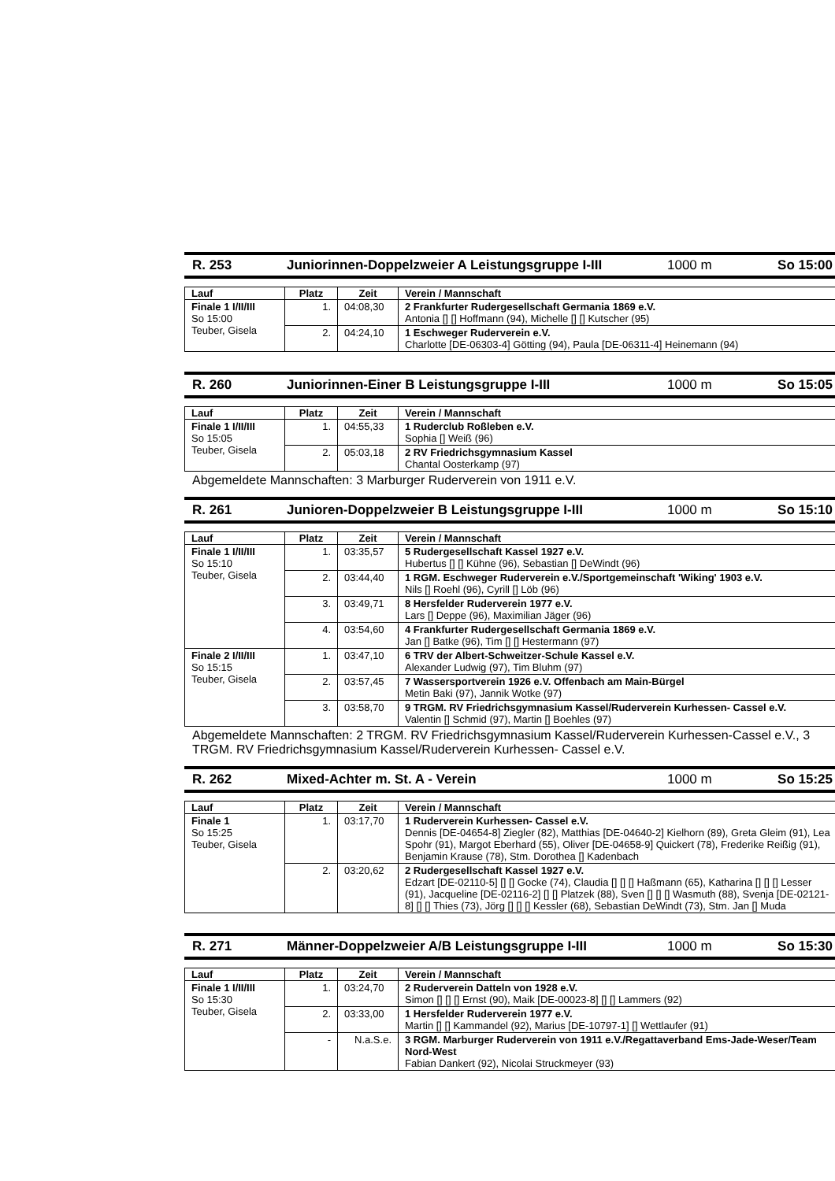R. 253 Juniorinnen-Doppelzweier A Leistungsgruppe I-III 1000 m So 15:00
| Lauf | Platz | Zeit | Verein / Mannschaft |
| --- | --- | --- | --- |
| Finale 1 I/II/III So 15:00 Teuber, Gisela | 1. | 04:08,30 | 2 Frankfurter Rudergesellschaft Germania 1869 e.V. Antonia [] [] Hoffmann (94), Michelle [] [] Kutscher (95) |
| | 2. | 04:24,10 | 1 Eschweger Ruderverein e.V. Charlotte [DE-06303-4] Götting (94), Paula [DE-06311-4] Heinemann (94) |
R. 260 Juniorinnen-Einer B Leistungsgruppe I-III 1000 m So 15:05
| Lauf | Platz | Zeit | Verein / Mannschaft |
| --- | --- | --- | --- |
| Finale 1 I/II/III So 15:05 Teuber, Gisela | 1. | 04:55,33 | 1 Ruderclub Roßleben e.V. Sophia [] Weiß (96) |
| | 2. | 05:03,18 | 2 RV Friedrichsgymnasium Kassel Chantal Oosterkamp (97) |
Abgemeldete Mannschaften: 3 Marburger Ruderverein von 1911 e.V.
R. 261 Junioren-Doppelzweier B Leistungsgruppe I-III 1000 m So 15:10
| Lauf | Platz | Zeit | Verein / Mannschaft |
| --- | --- | --- | --- |
| Finale 1 I/II/III So 15:10 Teuber, Gisela | 1. | 03:35,57 | 5 Rudergesellschaft Kassel 1927 e.V. Hubertus [] [] Kühne (96), Sebastian [] DeWindt (96) |
| | 2. | 03:44,40 | 1 RGM. Eschweger Ruderverein e.V./Sportgemeinschaft 'Wiking' 1903 e.V. Nils [] Roehl (96), Cyrill [] Löb (96) |
| | 3. | 03:49,71 | 8 Hersfelder Ruderverein 1977 e.V. Lars [] Deppe (96), Maximilian Jäger (96) |
| | 4. | 03:54,60 | 4 Frankfurter Rudergesellschaft Germania 1869 e.V. Jan [] Batke (96), Tim [] [] Hestermann (97) |
| Finale 2 I/II/III So 15:15 Teuber, Gisela | 1. | 03:47,10 | 6 TRV der Albert-Schweitzer-Schule Kassel e.V. Alexander Ludwig (97), Tim Bluhm (97) |
| | 2. | 03:57,45 | 7 Wassersportverein 1926 e.V. Offenbach am Main-Bürgel Metin Baki (97), Jannik Wotke (97) |
| | 3. | 03:58,70 | 9 TRGM. RV Friedrichsgymnasium Kassel/Ruderverein Kurhessen- Cassel e.V. Valentin [] Schmid (97), Martin [] Boehles (97) |
Abgemeldete Mannschaften: 2 TRGM. RV Friedrichsgymnasium Kassel/Ruderverein Kurhessen-Cassel e.V., 3 TRGM. RV Friedrichsgymnasium Kassel/Ruderverein Kurhessen- Cassel e.V.
R. 262 Mixed-Achter m. St. A - Verein 1000 m So 15:25
| Lauf | Platz | Zeit | Verein / Mannschaft |
| --- | --- | --- | --- |
| Finale 1 So 15:25 Teuber, Gisela | 1. | 03:17,70 | 1 Ruderverein Kurhessen- Cassel e.V. Dennis [DE-04654-8] Ziegler (82), Matthias [DE-04640-2] Kielhorn (89), Greta Gleim (91), Lea Spohr (91), Margot Eberhard (55), Oliver [DE-04658-9] Quickert (78), Frederike Reißig (91), Benjamin Krause (78), Stm. Dorothea [] Kadenbach |
| | 2. | 03:20,62 | 2 Rudergesellschaft Kassel 1927 e.V. Edzart [DE-02110-5] [] [] Gocke (74), Claudia [] [] [] Haßmann (65), Katharina [] [] [] Lesser (91), Jacqueline [DE-02116-2] [] [] Platzek (88), Sven [] [] [] Wasmuth (88), Svenja [DE-02121-8] [] [] Thies (73), Jörg [] [] [] Kessler (68), Sebastian DeWindt (73), Stm. Jan [] Muda |
R. 271 Männer-Doppelzweier A/B Leistungsgruppe I-III 1000 m So 15:30
| Lauf | Platz | Zeit | Verein / Mannschaft |
| --- | --- | --- | --- |
| Finale 1 I/II/III So 15:30 Teuber, Gisela | 1. | 03:24,70 | 2 Ruderverein Datteln von 1928 e.V. Simon [] [] [] Ernst (90), Maik [DE-00023-8] [] [] Lammers (92) |
| | 2. | 03:33,00 | 1 Hersfelder Ruderverein 1977 e.V. Martin [] [] Kammandel (92), Marius [DE-10797-1] [] Wettlaufer (91) |
| | - | N.a.S.e. | 3 RGM. Marburger Ruderverein von 1911 e.V./Regattaverband Ems-Jade-Weser/Team Nord-West Fabian Dankert (92), Nicolai Struckmeyer (93) |